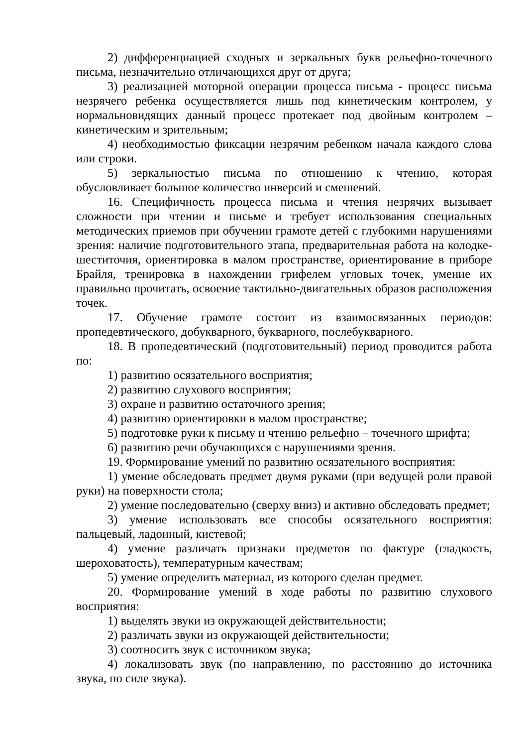2) дифференциацией сходных и зеркальных букв рельефно-точечного письма, незначительно отличающихся друг от друга;
3) реализацией моторной операции процесса письма - процесс письма незрячего ребенка осуществляется лишь под кинетическим контролем, у нормальновидящих данный процесс протекает под двойным контролем – кинетическим и зрительным;
4) необходимостью фиксации незрячим ребенком начала каждого слова или строки.
5) зеркальностью письма по отношению к чтению, которая обусловливает большое количество инверсий и смешений.
16. Специфичность процесса письма и чтения незрячих вызывает сложности при чтении и письме и требует использования специальных методических приемов при обучении грамоте детей с глубокими нарушениями зрения: наличие подготовительного этапа, предварительная работа на колодке-шеститочия, ориентировка в малом пространстве, ориентирование в приборе Брайля, тренировка в нахождении грифелем угловых точек, умение их правильно прочитать, освоение тактильно-двигательных образов расположения точек.
17. Обучение грамоте состоит из взаимосвязанных периодов: пропедевтического, добукварного, букварного, послебукварного.
18. В пропедевтический (подготовительный) период проводится работа по:
1) развитию осязательного восприятия;
2) развитию слухового восприятия;
3) охране и развитию остаточного зрения;
4) развитию ориентировки в малом пространстве;
5) подготовке руки к письму и чтению рельефно – точечного шрифта;
6) развитию речи обучающихся с нарушениями зрения.
19. Формирование умений по развитию осязательного восприятия:
1) умение обследовать предмет двумя руками (при ведущей роли правой руки) на поверхности стола;
2) умение последовательно (сверху вниз) и активно обследовать предмет;
3) умение использовать все способы осязательного восприятия: пальцевый, ладонный, кистевой;
4) умение различать признаки предметов по фактуре (гладкость, шероховатость), температурным качествам;
5) умение определить материал, из которого сделан предмет.
20. Формирование умений в ходе работы по развитию слухового восприятия:
1) выделять звуки из окружающей действительности;
2) различать звуки из окружающей действительности;
3) соотносить звук с источником звука;
4) локализовать звук (по направлению, по расстоянию до источника звука, по силе звука).